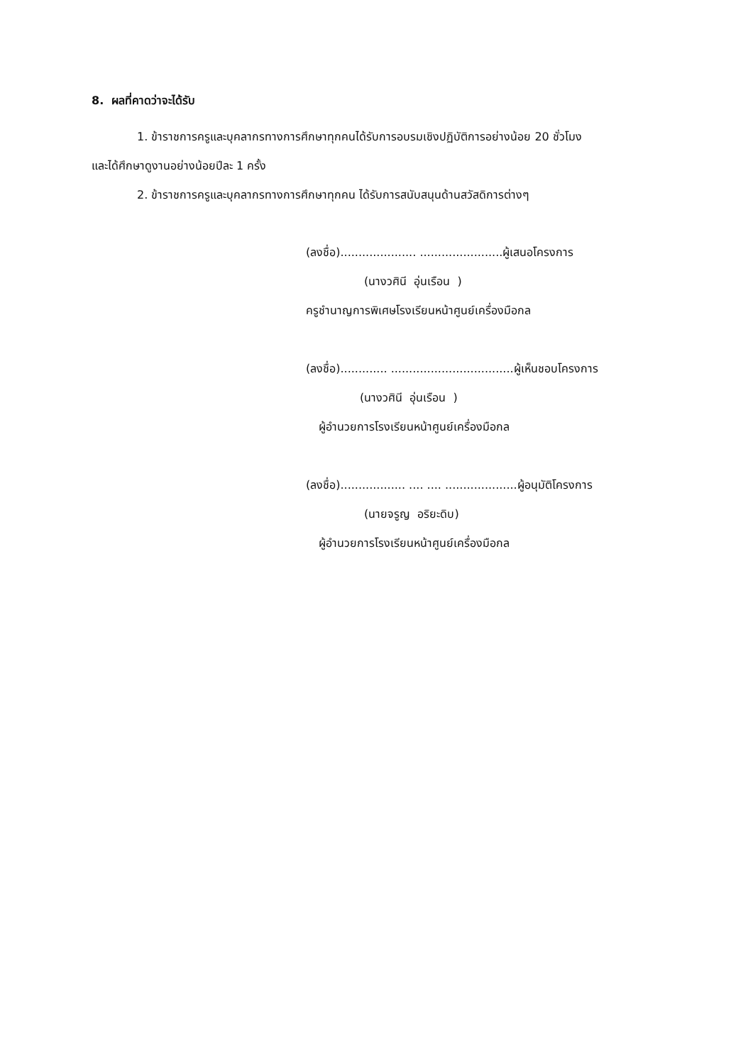8. ผลที่คาดว่าจะได้รับ
1. ข้าราชการครูและบุคลากรทางการศึกษาทุกคนได้รับการอบรมเชิงปฏิบัติการอย่างน้อย 20 ชั่วโมง
และได้ศึกษาดูงานอย่างน้อยปีละ 1 ครั้ง
2. ข้าราชการครูและบุคลากรทางการศึกษาทุกคน ได้รับการสนับสนุนด้านสวัสดิการต่างๆ
(ลงชื่อ)..................... .......................ผู้เสนอโครงการ
(นางวศินี อุ่นเรือน )
ครูชำนาญการพิเศษโรงเรียนหน้าศูนย์เครื่องมือกล
(ลงชื่อ)............. ..................................ผู้เห็นชอบโครงการ
(นางวศินี อุ่นเรือน )
ผู้อำนวยการโรงเรียนหน้าศูนย์เครื่องมือกล
(ลงชื่อ).................. .... .... ....................ผู้อนุมัติโครงการ
(นายจรูญ อริยะดิบ)
ผู้อำนวยการโรงเรียนหน้าศูนย์เครื่องมือกล